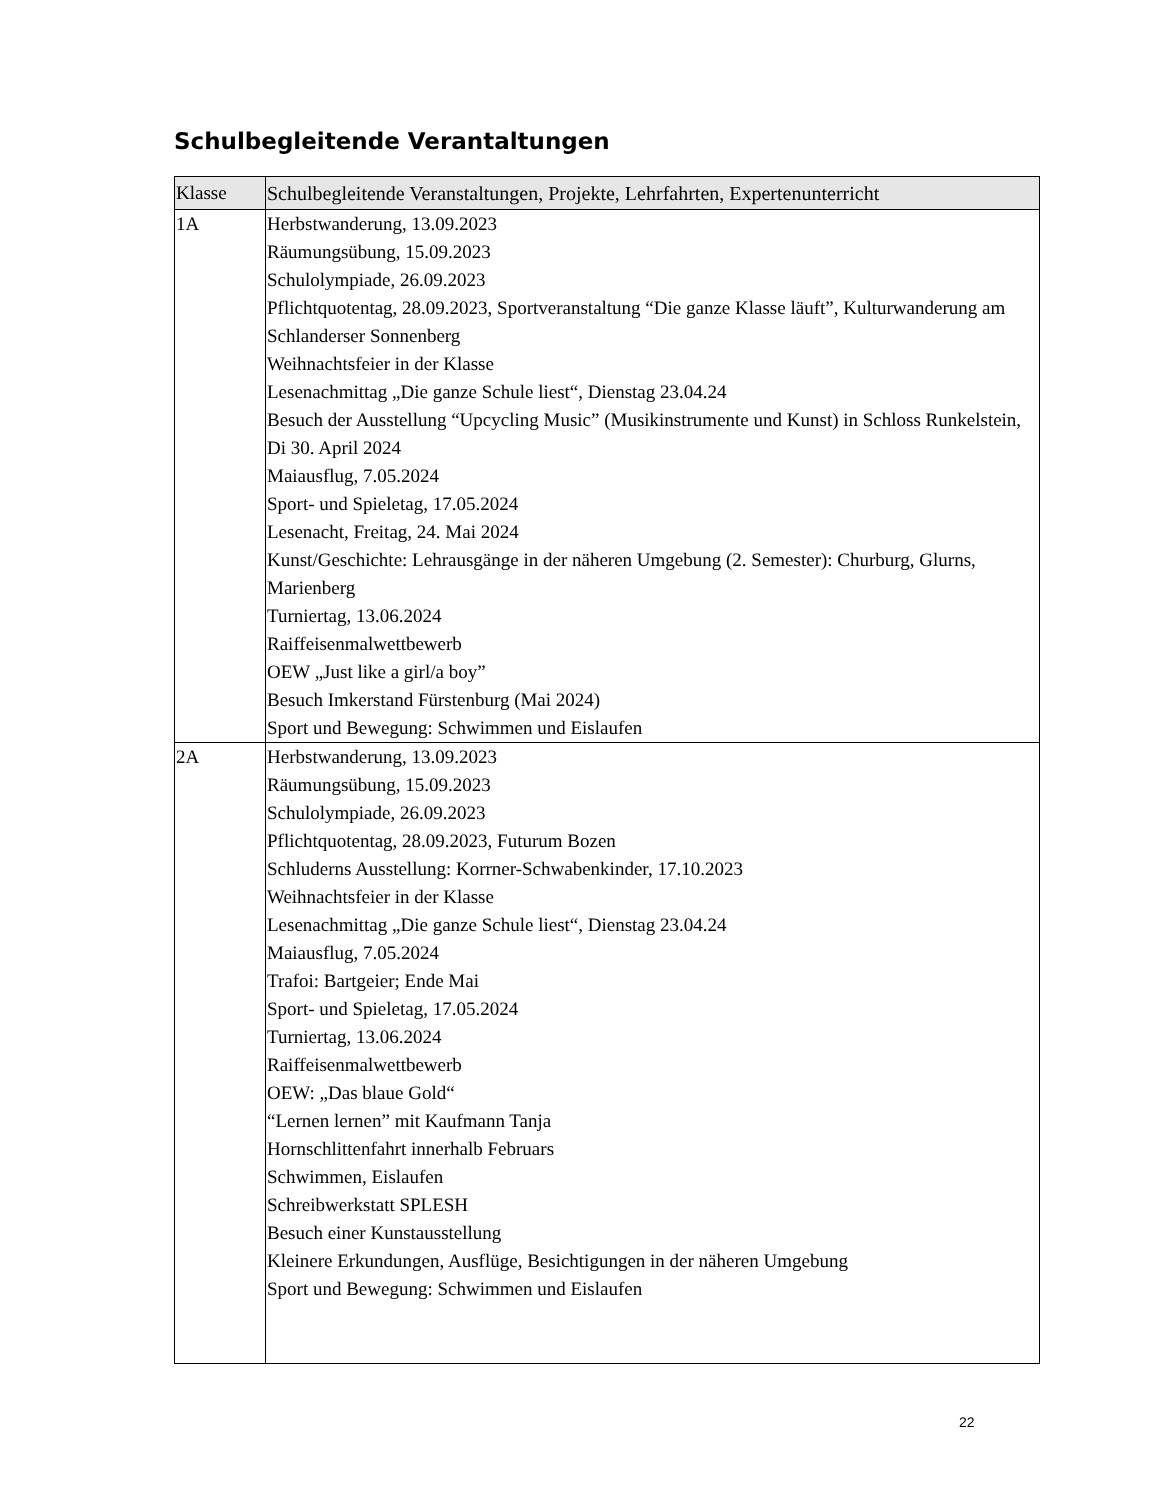Schulbegleitende Verantaltungen
| Klasse | Schulbegleitende Veranstaltungen, Projekte, Lehrfahrten, Expertenunterricht |
| --- | --- |
| 1A | Herbstwanderung, 13.09.2023 Räumungsübung, 15.09.2023 Schulolympiade, 26.09.2023 Pflichtquotentag, 28.09.2023, Sportveranstaltung “Die ganze Klasse läuft”, Kulturwanderung am Schlanderser Sonnenberg Weihnachtsfeier in der Klasse Lesenachmittag „Die ganze Schule liest“, Dienstag 23.04.24 Besuch der Ausstellung “Upcycling Music” (Musikinstrumente und Kunst) in Schloss Runkelstein, Di 30. April 2024 Maiausflug, 7.05.2024 Sport- und Spieletag, 17.05.2024 Lesenacht, Freitag, 24. Mai 2024 Kunst/Geschichte: Lehrausgänge in der näheren Umgebung (2. Semester): Churburg, Glurns, Marienberg Turniertag, 13.06.2024 Raiffeisenmalwettbewerb OEW „Just like a girl/a boy” Besuch Imkerstand Fürstenburg (Mai 2024) Sport und Bewegung: Schwimmen und Eislaufen |
| 2A | Herbstwanderung, 13.09.2023 Räumungsübung, 15.09.2023 Schulolympiade, 26.09.2023 Pflichtquotentag, 28.09.2023, Futurum Bozen Schluderns Ausstellung: Korrner-Schwabenkinder, 17.10.2023 Weihnachtsfeier in der Klasse Lesenachmittag „Die ganze Schule liest“, Dienstag 23.04.24 Maiausflug, 7.05.2024 Trafoi: Bartgeier; Ende Mai Sport- und Spieletag, 17.05.2024 Turniertag, 13.06.2024 Raiffeisenmalwettbewerb OEW: „Das blaue Gold“ “Lernen lernen” mit Kaufmann Tanja Hornschlittenfahrt innerhalb Februars Schwimmen, Eislaufen Schreibwerkstatt SPLESH Besuch einer Kunstausstellung Kleinere Erkundungen, Ausflüge, Besichtigungen in der näheren Umgebung Sport und Bewegung: Schwimmen und Eislaufen |
22